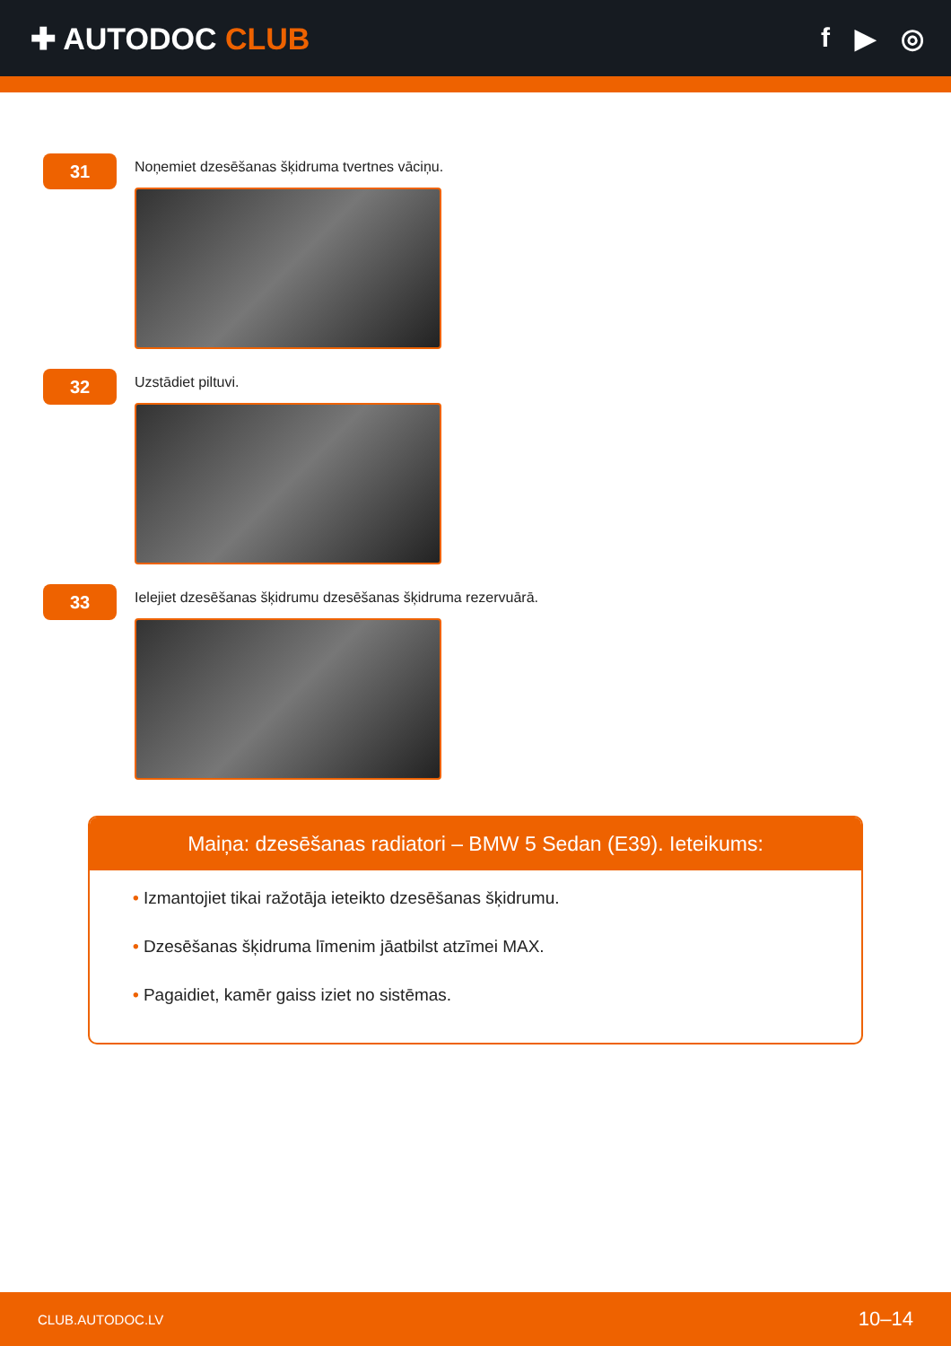✚ AUTODOC CLUB f ▶ ◎
31
Noņemiet dzesēšanas šķidruma tvertnes vāciņu.
32
Uzstādiet piltuvi.
33
Ielejiet dzesēšanas šķidrumu dzesēšanas šķidruma rezervuārā.
Maiņa: dzesēšanas radiatori – BMW 5 Sedan (E39). Ieteikums:
• Izmantojiet tikai ražotāja ieteikto dzesēšanas šķidrumu.
• Dzesēšanas šķidruma līmenim jāatbilst atzīmei MAX.
• Pagaidiet, kamēr gaiss iziet no sistēmas.
CLUB.AUTODOC.LV 10–14